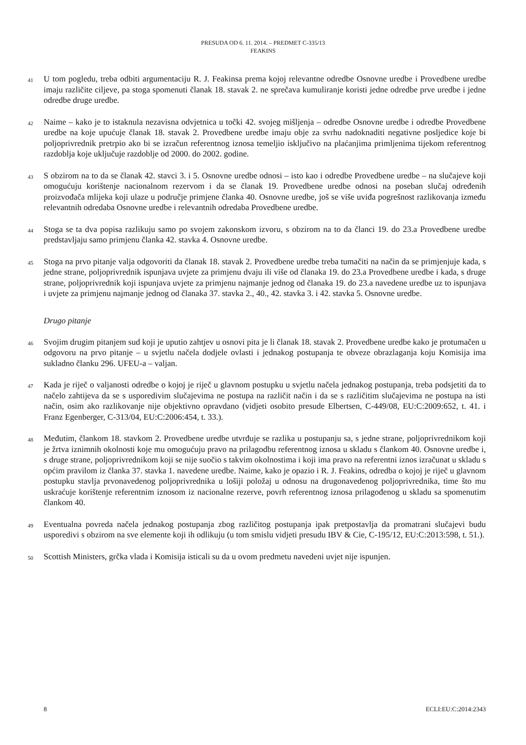PRESUDA OD 6. 11. 2014. – PREDMET C-335/13
FEAKINS
41
U tom pogledu, treba odbiti argumentaciju R. J. Feakinsa prema kojoj relevantne odredbe Osnovne uredbe i Provedbene uredbe imaju različite ciljeve, pa stoga spomenuti članak 18. stavak 2. ne sprečava kumuliranje koristi jedne odredbe prve uredbe i jedne odredbe druge uredbe.
42
Naime – kako je to istaknula nezavisna odvjetnica u točki 42. svojeg mišljenja – odredbe Osnovne uredbe i odredbe Provedbene uredbe na koje upućuje članak 18. stavak 2. Provedbene uredbe imaju obje za svrhu nadoknaditi negativne posljedice koje bi poljoprivrednik pretrpio ako bi se izračun referentnog iznosa temeljio isključivo na plaćanjima primljenima tijekom referentnog razdoblja koje uključuje razdoblje od 2000. do 2002. godine.
43
S obzirom na to da se članak 42. stavci 3. i 5. Osnovne uredbe odnosi – isto kao i odredbe Provedbene uredbe – na slučajeve koji omogućuju korištenje nacionalnom rezervom i da se članak 19. Provedbene uredbe odnosi na poseban slučaj određenih proizvođača mlijeka koji ulaze u područje primjene članka 40. Osnovne uredbe, još se više uviđa pogrešnost razlikovanja između relevantnih odredaba Osnovne uredbe i relevantnih odredaba Provedbene uredbe.
44
Stoga se ta dva popisa razlikuju samo po svojem zakonskom izvoru, s obzirom na to da članci 19. do 23.a Provedbene uredbe predstavljaju samo primjenu članka 42. stavka 4. Osnovne uredbe.
45
Stoga na prvo pitanje valja odgovoriti da članak 18. stavak 2. Provedbene uredbe treba tumačiti na način da se primjenjuje kada, s jedne strane, poljoprivrednik ispunjava uvjete za primjenu dvaju ili više od članaka 19. do 23.a Provedbene uredbe i kada, s druge strane, poljoprivrednik koji ispunjava uvjete za primjenu najmanje jednog od članaka 19. do 23.a navedene uredbe uz to ispunjava i uvjete za primjenu najmanje jednog od članaka 37. stavka 2., 40., 42. stavka 3. i 42. stavka 5. Osnovne uredbe.
Drugo pitanje
46
Svojim drugim pitanjem sud koji je uputio zahtjev u osnovi pita je li članak 18. stavak 2. Provedbene uredbe kako je protumačen u odgovoru na prvo pitanje – u svjetlu načela dodjele ovlasti i jednakog postupanja te obveze obrazlaganja koju Komisija ima sukladno članku 296. UFEU-a – valjan.
47
Kada je riječ o valjanosti odredbe o kojoj je riječ u glavnom postupku u svjetlu načela jednakog postupanja, treba podsjetiti da to načelo zahtijeva da se s usporedivim slučajevima ne postupa na različit način i da se s različitim slučajevima ne postupa na isti način, osim ako razlikovanje nije objektivno opravdano (vidjeti osobito presude Elbertsen, C-449/08, EU:C:2009:652, t. 41. i Franz Egenberger, C-313/04, EU:C:2006:454, t. 33.).
48
Međutim, člankom 18. stavkom 2. Provedbene uredbe utvrđuje se razlika u postupanju sa, s jedne strane, poljoprivrednikom koji je žrtva iznimnih okolnosti koje mu omogućuju pravo na prilagodbu referentnog iznosa u skladu s člankom 40. Osnovne uredbe i, s druge strane, poljoprivrednikom koji se nije suočio s takvim okolnostima i koji ima pravo na referentni iznos izračunat u skladu s općim pravilom iz članka 37. stavka 1. navedene uredbe. Naime, kako je opazio i R. J. Feakins, odredba o kojoj je riječ u glavnom postupku stavlja prvonavedenog poljoprivrednika u lošiji položaj u odnosu na drugonavedenog poljoprivrednika, time što mu uskraćuje korištenje referentnim iznosom iz nacionalne rezerve, povrh referentnog iznosa prilagođenog u skladu sa spomenutim člankom 40.
49
Eventualna povreda načela jednakog postupanja zbog različitog postupanja ipak pretpostavlja da promatrani slučajevi budu usporedivi s obzirom na sve elemente koji ih odlikuju (u tom smislu vidjeti presudu IBV & Cie, C-195/12, EU:C:2013:598, t. 51.).
50
Scottish Ministers, grčka vlada i Komisija isticali su da u ovom predmetu navedeni uvjet nije ispunjen.
8 ECLI:EU:C:2014:2343